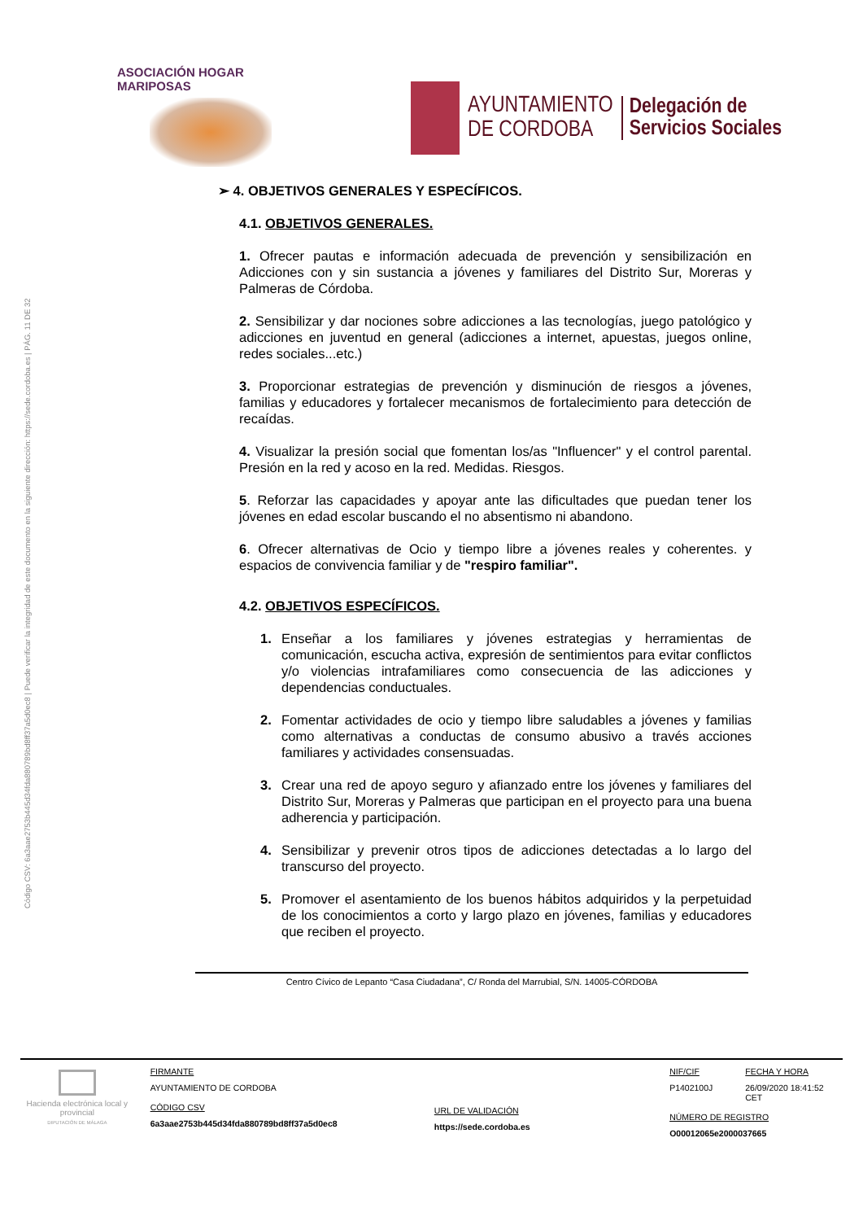Código CSV: 6a3aae2753b445d34fda880789bd8ff37a5d0ec8 | Puede verificar la integridad de este documento en la siguiente dirección: https://sede.cordoba.es | PÁG. 11 DE 32
ASOCIACIÓN HOGAR MARIPOSAS
AYUNTAMIENTO
DE CORDOBA
Delegación de
Servicios Sociales
➢ 4. OBJETIVOS GENERALES Y ESPECÍFICOS.
4.1. OBJETIVOS GENERALES.
1. Ofrecer pautas e información adecuada de prevención y sensibilización en Adicciones con y sin sustancia a jóvenes y familiares del Distrito Sur, Moreras y Palmeras de Córdoba.
2. Sensibilizar y dar nociones sobre adicciones a las tecnologías, juego patológico y adicciones en juventud en general (adicciones a internet, apuestas, juegos online, redes sociales...etc.)
3. Proporcionar estrategias de prevención y disminución de riesgos a jóvenes, familias y educadores y fortalecer mecanismos de fortalecimiento para detección de recaídas.
4. Visualizar la presión social que fomentan los/as "Influencer" y el control parental. Presión en la red y acoso en la red. Medidas. Riesgos.
5. Reforzar las capacidades y apoyar ante las dificultades que puedan tener los jóvenes en edad escolar buscando el no absentismo ni abandono.
6. Ofrecer alternativas de Ocio y tiempo libre a jóvenes reales y coherentes. y espacios de convivencia familiar y de "respiro familiar".
4.2. OBJETIVOS ESPECÍFICOS.
1. Enseñar a los familiares y jóvenes estrategias y herramientas de comunicación, escucha activa, expresión de sentimientos para evitar conflictos y/o violencias intrafamiliares como consecuencia de las adicciones y dependencias conductuales.
2. Fomentar actividades de ocio y tiempo libre saludables a jóvenes y familias como alternativas a conductas de consumo abusivo a través acciones familiares y actividades consensuadas.
3. Crear una red de apoyo seguro y afianzado entre los jóvenes y familiares del Distrito Sur, Moreras y Palmeras que participan en el proyecto para una buena adherencia y participación.
4. Sensibilizar y prevenir otros tipos de adicciones detectadas a lo largo del transcurso del proyecto.
5. Promover el asentamiento de los buenos hábitos adquiridos y la perpetuidad de los conocimientos a corto y largo plazo en jóvenes, familias y educadores que reciben el proyecto.
Centro Cívico de Lepanto “Casa Ciudadana”, C/ Ronda del Marrubial, S/N. 14005-CÓRDOBA
Hacienda electrónica local y provincial
DIPUTACIÓN DE MÁLAGA
FIRMANTE
AYUNTAMIENTO DE CORDOBA
CÓDIGO CSV
6a3aae2753b445d34fda880789bd8ff37a5d0ec8
URL DE VALIDACIÓN
https://sede.cordoba.es
NIF/CIF
P1402100J
FECHA Y HORA
26/09/2020 18:41:52 CET
NÚMERO DE REGISTRO
O00012065e2000037665